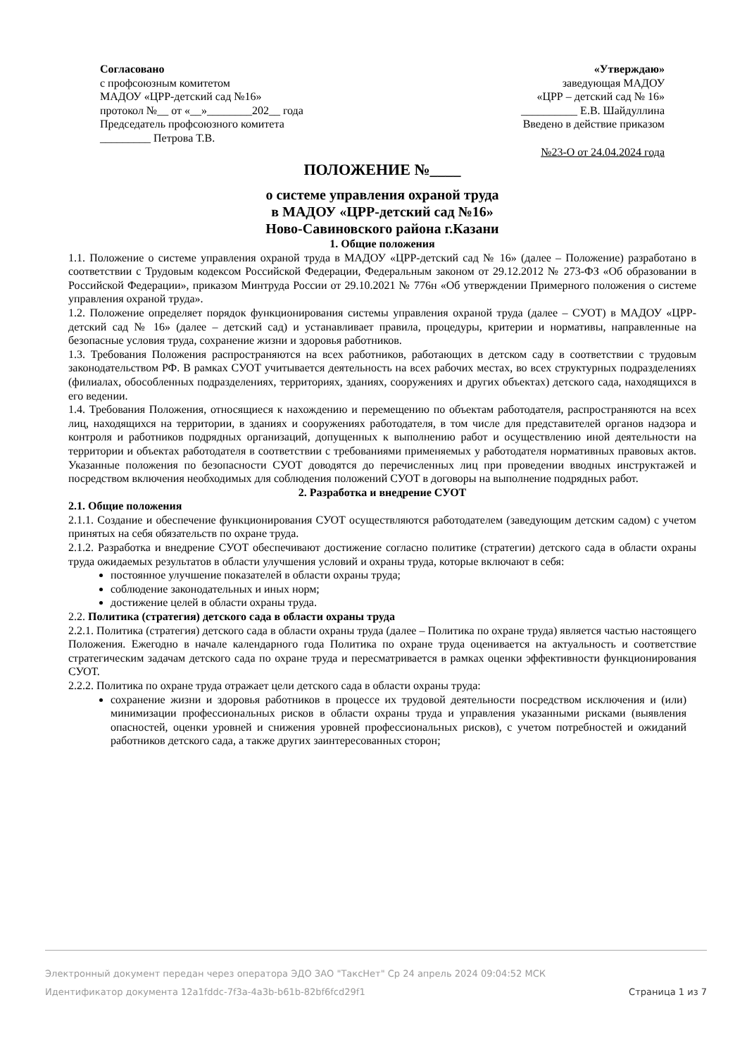Согласовано
с профсоюзным комитетом
МАДОУ «ЦРР-детский сад №16»
протокол №__ от «__»________202__ года
Председатель профсоюзного комитета
_________ Петрова Т.В.
«Утверждаю»
заведующая МАДОУ
«ЦРР – детский сад № 16»
__________ Е.В. Шайдуллина
Введено в действие приказом
№23-О от 24.04.2024 года
ПОЛОЖЕНИЕ №____
о системе управления охраной труда
в МАДОУ «ЦРР-детский сад №16»
Ново-Савиновского района г.Казани
1. Общие положения
1.1. Положение о системе управления охраной труда в МАДОУ «ЦРР-детский сад № 16» (далее – Положение) разработано в соответствии с Трудовым кодексом Российской Федерации, Федеральным законом от 29.12.2012 № 273-ФЗ «Об образовании в Российской Федерации», приказом Минтруда России от 29.10.2021 № 776н «Об утверждении Примерного положения о системе управления охраной труда».
1.2. Положение определяет порядок функционирования системы управления охраной труда (далее – СУОТ) в МАДОУ «ЦРР-детский сад № 16» (далее – детский сад) и устанавливает правила, процедуры, критерии и нормативы, направленные на безопасные условия труда, сохранение жизни и здоровья работников.
1.3. Требования Положения распространяются на всех работников, работающих в детском саду в соответствии с трудовым законодательством РФ. В рамках СУОТ учитывается деятельность на всех рабочих местах, во всех структурных подразделениях (филиалах, обособленных подразделениях, территориях, зданиях, сооружениях и других объектах) детского сада, находящихся в его ведении.
1.4. Требования Положения, относящиеся к нахождению и перемещению по объектам работодателя, распространяются на всех лиц, находящихся на территории, в зданиях и сооружениях работодателя, в том числе для представителей органов надзора и контроля и работников подрядных организаций, допущенных к выполнению работ и осуществлению иной деятельности на территории и объектах работодателя в соответствии с требованиями применяемых у работодателя нормативных правовых актов. Указанные положения по безопасности СУОТ доводятся до перечисленных лиц при проведении вводных инструктажей и посредством включения необходимых для соблюдения положений СУОТ в договоры на выполнение подрядных работ.
2. Разработка и внедрение СУОТ
2.1. Общие положения
2.1.1. Создание и обеспечение функционирования СУОТ осуществляются работодателем (заведующим детским садом) с учетом принятых на себя обязательств по охране труда.
2.1.2. Разработка и внедрение СУОТ обеспечивают достижение согласно политике (стратегии) детского сада в области охраны труда ожидаемых результатов в области улучшения условий и охраны труда, которые включают в себя:
постоянное улучшение показателей в области охраны труда;
соблюдение законодательных и иных норм;
достижение целей в области охраны труда.
2.2. Политика (стратегия) детского сада в области охраны труда
2.2.1. Политика (стратегия) детского сада в области охраны труда (далее – Политика по охране труда) является частью настоящего Положения. Ежегодно в начале календарного года Политика по охране труда оценивается на актуальность и соответствие стратегическим задачам детского сада по охране труда и пересматривается в рамках оценки эффективности функционирования СУОТ.
2.2.2. Политика по охране труда отражает цели детского сада в области охраны труда:
сохранение жизни и здоровья работников в процессе их трудовой деятельности посредством исключения и (или) минимизации профессиональных рисков в области охраны труда и управления указанными рисками (выявления опасностей, оценки уровней и снижения уровней профессиональных рисков), с учетом потребностей и ожиданий работников детского сада, а также других заинтересованных сторон;
Электронный документ передан через оператора ЭДО ЗАО "ТаксНет" Ср 24 апрель 2024 09:04:52 МСК
Идентификатор документа 12a1fddc-7f3a-4a3b-b61b-82bf6fcd29f1 Страница 1 из 7